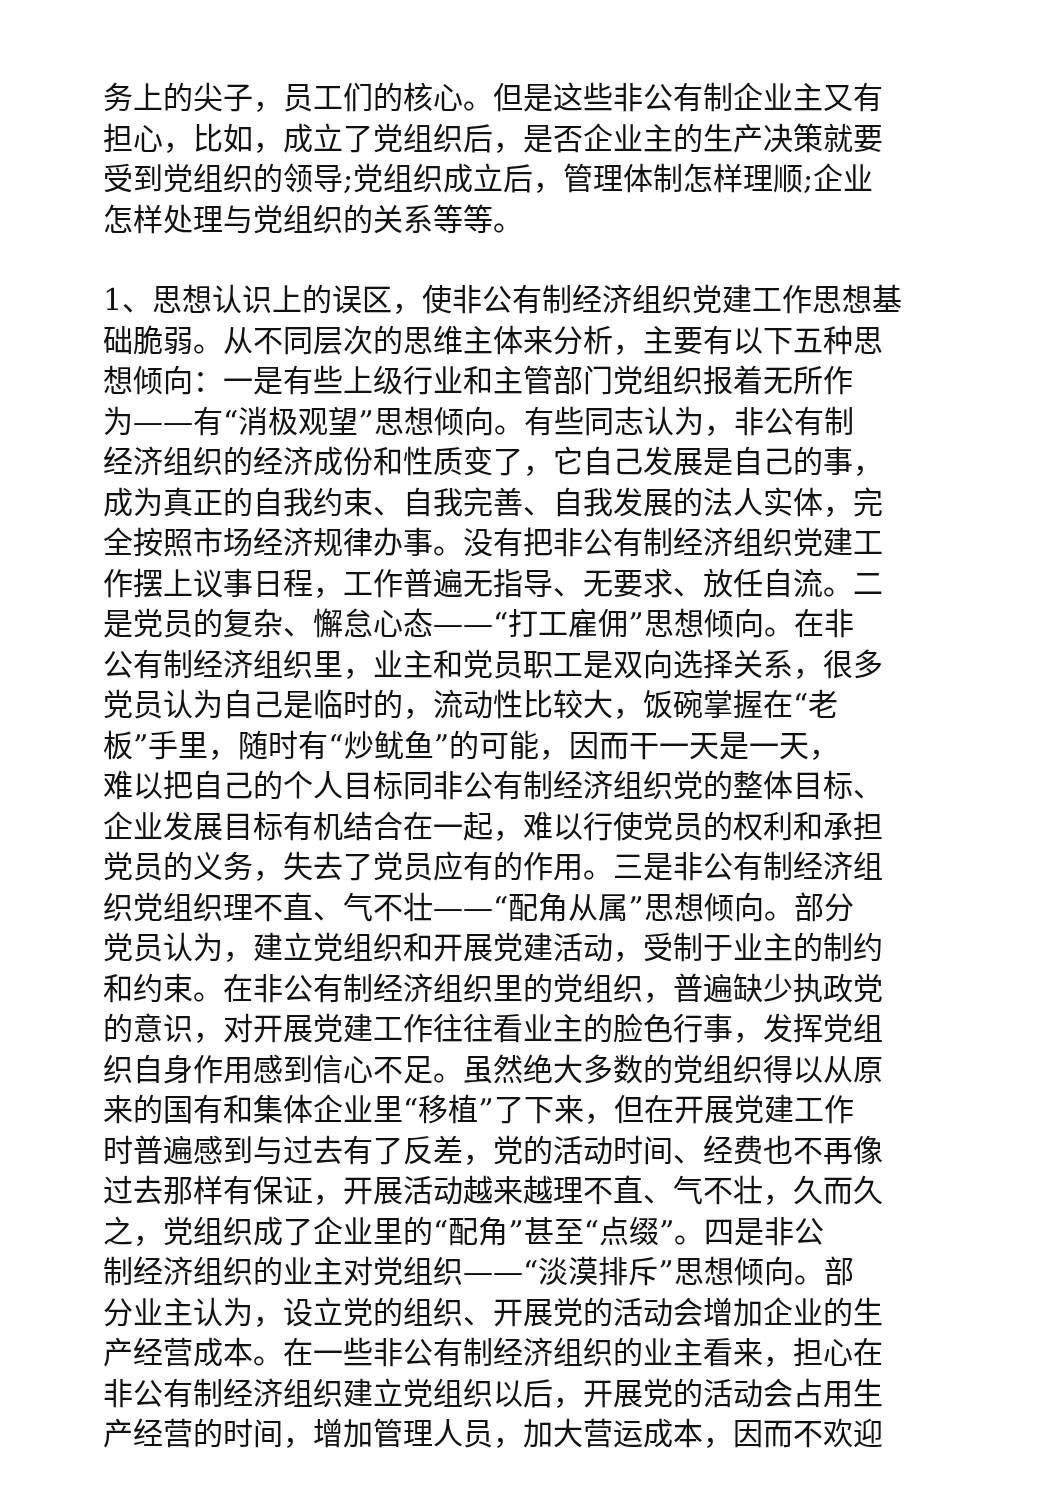务上的尖子，员工们的核心。但是这些非公有制企业主又有
担心，比如，成立了党组织后，是否企业主的生产决策就要
受到党组织的领导;党组织成立后，管理体制怎样理顺;企业
怎样处理与党组织的关系等等。
1、思想认识上的误区，使非公有制经济组织党建工作思想基
础脆弱。从不同层次的思维主体来分析，主要有以下五种思
想倾向：一是有些上级行业和主管部门党组织报着无所作
为——有“消极观望”思想倾向。有些同志认为，非公有制
经济组织的经济成份和性质变了，它自己发展是自己的事，
成为真正的自我约束、自我完善、自我发展的法人实体，完
全按照市场经济规律办事。没有把非公有制经济组织党建工
作摆上议事日程，工作普遍无指导、无要求、放任自流。二
是党员的复杂、懈怠心态——“打工雇佣”思想倾向。在非
公有制经济组织里，业主和党员职工是双向选择关系，很多
党员认为自己是临时的，流动性比较大，饭碗掌握在“老
板”手里，随时有“炒鱿鱼”的可能，因而干一天是一天，
难以把自己的个人目标同非公有制经济组织党的整体目标、
企业发展目标有机结合在一起，难以行使党员的权利和承担
党员的义务，失去了党员应有的作用。三是非公有制经济组
织党组织理不直、气不壮——“配角从属”思想倾向。部分
党员认为，建立党组织和开展党建活动，受制于业主的制约
和约束。在非公有制经济组织里的党组织，普遍缺少执政党
的意识，对开展党建工作往往看业主的脸色行事，发挥党组
织自身作用感到信心不足。虽然绝大多数的党组织得以从原
来的国有和集体企业里“移植”了下来，但在开展党建工作
时普遍感到与过去有了反差，党的活动时间、经费也不再像
过去那样有保证，开展活动越来越理不直、气不壮，久而久
之，党组织成了企业里的“配角”甚至“点缀”。四是非公
制经济组织的业主对党组织——“淡漠排斥”思想倾向。部
分业主认为，设立党的组织、开展党的活动会增加企业的生
产经营成本。在一些非公有制经济组织的业主看来，担心在
非公有制经济组织建立党组织以后，开展党的活动会占用生
产经营的时间，增加管理人员，加大营运成本，因而不欢迎